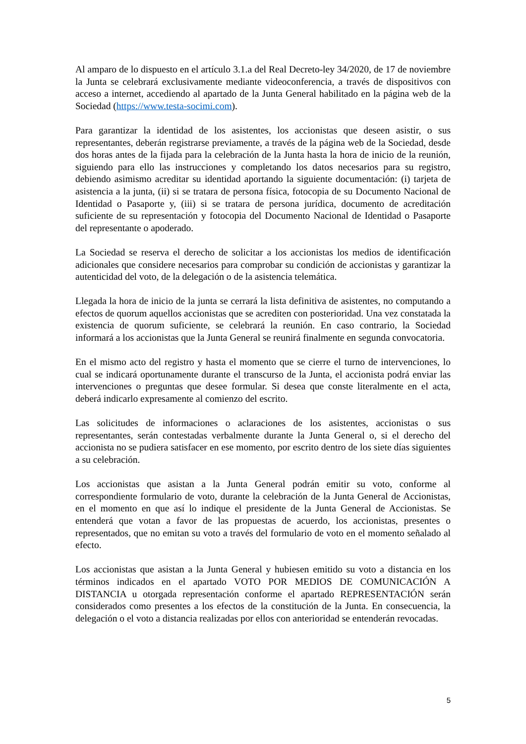Al amparo de lo dispuesto en el artículo 3.1.a del Real Decreto-ley 34/2020, de 17 de noviembre la Junta se celebrará exclusivamente mediante videoconferencia, a través de dispositivos con acceso a internet, accediendo al apartado de la Junta General habilitado en la página web de la Sociedad (https://www.testa-socimi.com).
Para garantizar la identidad de los asistentes, los accionistas que deseen asistir, o sus representantes, deberán registrarse previamente, a través de la página web de la Sociedad, desde dos horas antes de la fijada para la celebración de la Junta hasta la hora de inicio de la reunión, siguiendo para ello las instrucciones y completando los datos necesarios para su registro, debiendo asimismo acreditar su identidad aportando la siguiente documentación: (i) tarjeta de asistencia a la junta, (ii) si se tratara de persona física, fotocopia de su Documento Nacional de Identidad o Pasaporte y, (iii) si se tratara de persona jurídica, documento de acreditación suficiente de su representación y fotocopia del Documento Nacional de Identidad o Pasaporte del representante o apoderado.
La Sociedad se reserva el derecho de solicitar a los accionistas los medios de identificación adicionales que considere necesarios para comprobar su condición de accionistas y garantizar la autenticidad del voto, de la delegación o de la asistencia telemática.
Llegada la hora de inicio de la junta se cerrará la lista definitiva de asistentes, no computando a efectos de quorum aquellos accionistas que se acrediten con posterioridad. Una vez constatada la existencia de quorum suficiente, se celebrará la reunión. En caso contrario, la Sociedad informará a los accionistas que la Junta General se reunirá finalmente en segunda convocatoria.
En el mismo acto del registro y hasta el momento que se cierre el turno de intervenciones, lo cual se indicará oportunamente durante el transcurso de la Junta, el accionista podrá enviar las intervenciones o preguntas que desee formular. Si desea que conste literalmente en el acta, deberá indicarlo expresamente al comienzo del escrito.
Las solicitudes de informaciones o aclaraciones de los asistentes, accionistas o sus representantes, serán contestadas verbalmente durante la Junta General o, si el derecho del accionista no se pudiera satisfacer en ese momento, por escrito dentro de los siete días siguientes a su celebración.
Los accionistas que asistan a la Junta General podrán emitir su voto, conforme al correspondiente formulario de voto, durante la celebración de la Junta General de Accionistas, en el momento en que así lo indique el presidente de la Junta General de Accionistas. Se entenderá que votan a favor de las propuestas de acuerdo, los accionistas, presentes o representados, que no emitan su voto a través del formulario de voto en el momento señalado al efecto.
Los accionistas que asistan a la Junta General y hubiesen emitido su voto a distancia en los términos indicados en el apartado VOTO POR MEDIOS DE COMUNICACIÓN A DISTANCIA u otorgada representación conforme el apartado REPRESENTACIÓN serán considerados como presentes a los efectos de la constitución de la Junta. En consecuencia, la delegación o el voto a distancia realizadas por ellos con anterioridad se entenderán revocadas.
5